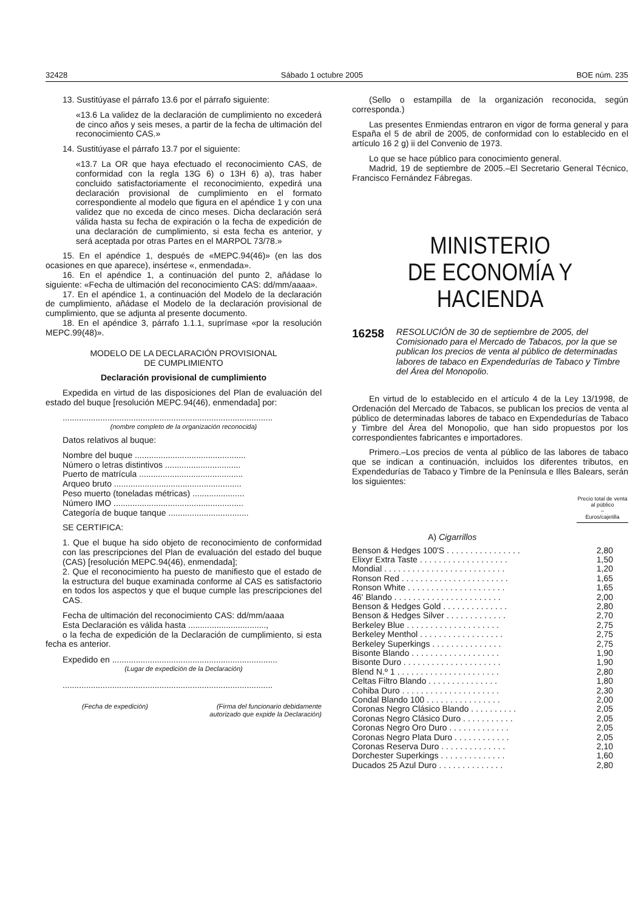32428 Sábado 1 octubre 2005 BOE núm. 235
13. Sustitúyase el párrafo 13.6 por el párrafo siguiente:
«13.6 La validez de la declaración de cumplimiento no excederá de cinco años y seis meses, a partir de la fecha de ultimación del reconocimiento CAS.»
14. Sustitúyase el párrafo 13.7 por el siguiente:
«13.7 La OR que haya efectuado el reconocimiento CAS, de conformidad con la regla 13G 6) o 13H 6) a), tras haber concluido satisfactoriamente el reconocimiento, expedirá una declaración provisional de cumplimiento en el formato correspondiente al modelo que figura en el apéndice 1 y con una validez que no exceda de cinco meses. Dicha declaración será válida hasta su fecha de expiración o la fecha de expedición de una declaración de cumplimiento, si esta fecha es anterior, y será aceptada por otras Partes en el MARPOL 73/78.»
15. En el apéndice 1, después de «MEPC.94(46)» (en las dos ocasiones en que aparece), insértese «, enmendada».
16. En el apéndice 1, a continuación del punto 2, añádase lo siguiente: «Fecha de ultimación del reconocimiento CAS: dd/mm/aaaa».
17. En el apéndice 1, a continuación del Modelo de la declaración de cumplimiento, añádase el Modelo de la declaración provisional de cumplimiento, que se adjunta al presente documento.
18. En el apéndice 3, párrafo 1.1.1, suprímase «por la resolución MEPC.99(48)».
MODELO DE LA DECLARACIÓN PROVISIONAL
DE CUMPLIMIENTO
Declaración provisional de cumplimiento
Expedida en virtud de las disposiciones del Plan de evaluación del estado del buque [resolución MEPC.94(46), enmendada] por:
.........................................................................................
(nombre completo de la organización reconocida)
Datos relativos al buque:
Nombre del buque ...............................................
Número o letras distintivos ................................
Puerto de matrícula ............................................
Arqueo bruto ......................................................
Peso muerto (toneladas métricas) ......................
Número IMO .......................................................
Categoría de buque tanque ..................................
SE CERTIFICA:
1. Que el buque ha sido objeto de reconocimiento de conformidad con las prescripciones del Plan de evaluación del estado del buque (CAS) [resolución MEPC.94(46), enmendada];
2. Que el reconocimiento ha puesto de manifiesto que el estado de la estructura del buque examinada conforme al CAS es satisfactorio en todos los aspectos y que el buque cumple las prescripciones del CAS.
Fecha de ultimación del reconocimiento CAS: dd/mm/aaaa
Esta Declaración es válida hasta .................................,
o la fecha de expedición de la Declaración de cumplimiento, si esta fecha es anterior.
Expedido en ......................................................................
(Lugar de expedición de la Declaración)
.........................................................................................
(Fecha de expedición) (Firma del funcionario debidamente autorizado que expide la Declaración)
(Sello o estampilla de la organización reconocida, según corresponda.)
Las presentes Enmiendas entraron en vigor de forma general y para España el 5 de abril de 2005, de conformidad con lo establecido en el artículo 16 2 g) ii del Convenio de 1973.
Lo que se hace público para conocimiento general.
Madrid, 19 de septiembre de 2005.–El Secretario General Técnico, Francisco Fernández Fábregas.
MINISTERIO
DE ECONOMÍA Y HACIENDA
16258 RESOLUCIÓN de 30 de septiembre de 2005, del Comisionado para el Mercado de Tabacos, por la que se publican los precios de venta al público de determinadas labores de tabaco en Expendedurías de Tabaco y Timbre del Área del Monopolio.
En virtud de lo establecido en el artículo 4 de la Ley 13/1998, de Ordenación del Mercado de Tabacos, se publican los precios de venta al público de determinadas labores de tabaco en Expendedurías de Tabaco y Timbre del Área del Monopolio, que han sido propuestos por los correspondientes fabricantes e importadores.
Primero.–Los precios de venta al público de las labores de tabaco que se indican a continuación, incluidos los diferentes tributos, en Expendedurías de Tabaco y Timbre de la Península e Illes Balears, serán los siguientes:
| | Precio total de venta al público – Euros/cajetilla |
| --- | --- |
| A) Cigarrillos | |
| Benson & Hedges 100'S . . . . . . . . . . . . . . . . | 2,80 |
| Elixyr Extra Taste . . . . . . . . . . . . . . . . . . . | 1,50 |
| Mondial . . . . . . . . . . . . . . . . . . . . . . . . . . | 1,20 |
| Ronson Red . . . . . . . . . . . . . . . . . . . . . . . | 1,65 |
| Ronson White . . . . . . . . . . . . . . . . . . . . . | 1,65 |
| 46' Blando . . . . . . . . . . . . . . . . . . . . . . . | 2,00 |
| Benson & Hedges Gold . . . . . . . . . . . . . . | 2,80 |
| Benson & Hedges Silver . . . . . . . . . . . . . | 2,70 |
| Berkeley Blue . . . . . . . . . . . . . . . . . . . . | 2,75 |
| Berkeley Menthol . . . . . . . . . . . . . . . . . . | 2,75 |
| Berkeley Superkings . . . . . . . . . . . . . . . | 2,75 |
| Bisonte Blando . . . . . . . . . . . . . . . . . . . | 1,90 |
| Bisonte Duro . . . . . . . . . . . . . . . . . . . . . | 1,90 |
| Blend N.º 1 . . . . . . . . . . . . . . . . . . . . . . | 2,80 |
| Celtas Filtro Blando . . . . . . . . . . . . . . . | 1,80 |
| Cohiba Duro . . . . . . . . . . . . . . . . . . . . . | 2,30 |
| Condal Blando 100 . . . . . . . . . . . . . . . . | 2,00 |
| Coronas Negro Clásico Blando . . . . . . . . . . | 2,05 |
| Coronas Negro Clásico Duro . . . . . . . . . . . | 2,05 |
| Coronas Negro Oro Duro . . . . . . . . . . . . . | 2,05 |
| Coronas Negro Plata Duro . . . . . . . . . . . . | 2,05 |
| Coronas Reserva Duro . . . . . . . . . . . . . . | 2,10 |
| Dorchester Superkings . . . . . . . . . . . . . . | 1,60 |
| Ducados 25 Azul Duro . . . . . . . . . . . . . . | 2,80 |